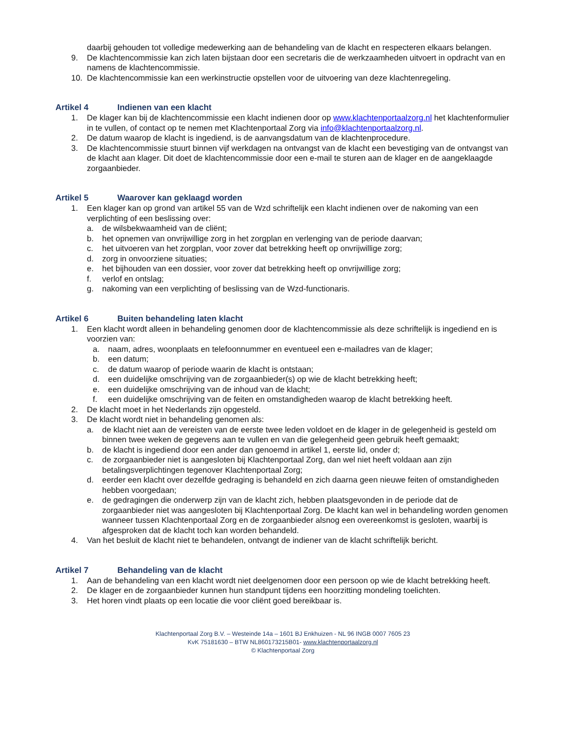daarbij gehouden tot volledige medewerking aan de behandeling van de klacht en respecteren elkaars belangen.
9. De klachtencommissie kan zich laten bijstaan door een secretaris die de werkzaamheden uitvoert in opdracht van en namens de klachtencommissie.
10. De klachtencommissie kan een werkinstructie opstellen voor de uitvoering van deze klachtenregeling.
Artikel 4 Indienen van een klacht
1. De klager kan bij de klachtencommissie een klacht indienen door op www.klachtenportaalzorg.nl het klachtenformulier in te vullen, of contact op te nemen met Klachtenportaal Zorg via info@klachtenportaalzorg.nl.
2. De datum waarop de klacht is ingediend, is de aanvangsdatum van de klachtenprocedure.
3. De klachtencommissie stuurt binnen vijf werkdagen na ontvangst van de klacht een bevestiging van de ontvangst van de klacht aan klager. Dit doet de klachtencommissie door een e-mail te sturen aan de klager en de aangeklaagde zorgaanbieder.
Artikel 5 Waarover kan geklaagd worden
1. Een klager kan op grond van artikel 55 van de Wzd schriftelijk een klacht indienen over de nakoming van een verplichting of een beslissing over:
a. de wilsbekwaamheid van de cliënt;
b. het opnemen van onvrijwillige zorg in het zorgplan en verlenging van de periode daarvan;
c. het uitvoeren van het zorgplan, voor zover dat betrekking heeft op onvrijwillige zorg;
d. zorg in onvoorziene situaties;
e. het bijhouden van een dossier, voor zover dat betrekking heeft op onvrijwillige zorg;
f. verlof en ontslag;
g. nakoming van een verplichting of beslissing van de Wzd-functionaris.
Artikel 6 Buiten behandeling laten klacht
1. Een klacht wordt alleen in behandeling genomen door de klachtencommissie als deze schriftelijk is ingediend en is voorzien van:
a. naam, adres, woonplaats en telefoonnummer en eventueel een e-mailadres van de klager;
b. een datum;
c. de datum waarop of periode waarin de klacht is ontstaan;
d. een duidelijke omschrijving van de zorgaanbieder(s) op wie de klacht betrekking heeft;
e. een duidelijke omschrijving van de inhoud van de klacht;
f. een duidelijke omschrijving van de feiten en omstandigheden waarop de klacht betrekking heeft.
2. De klacht moet in het Nederlands zijn opgesteld.
3. De klacht wordt niet in behandeling genomen als:
a. de klacht niet aan de vereisten van de eerste twee leden voldoet en de klager in de gelegenheid is gesteld om binnen twee weken de gegevens aan te vullen en van die gelegenheid geen gebruik heeft gemaakt;
b. de klacht is ingediend door een ander dan genoemd in artikel 1, eerste lid, onder d;
c. de zorgaanbieder niet is aangesloten bij Klachtenportaal Zorg, dan wel niet heeft voldaan aan zijn betalingsverplichtingen tegenover Klachtenportaal Zorg;
d. eerder een klacht over dezelfde gedraging is behandeld en zich daarna geen nieuwe feiten of omstandigheden hebben voorgedaan;
e. de gedragingen die onderwerp zijn van de klacht zich, hebben plaatsgevonden in de periode dat de zorgaanbieder niet was aangesloten bij Klachtenportaal Zorg. De klacht kan wel in behandeling worden genomen wanneer tussen Klachtenportaal Zorg en de zorgaanbieder alsnog een overeenkomst is gesloten, waarbij is afgesproken dat de klacht toch kan worden behandeld.
4. Van het besluit de klacht niet te behandelen, ontvangt de indiener van de klacht schriftelijk bericht.
Artikel 7 Behandeling van de klacht
1. Aan de behandeling van een klacht wordt niet deelgenomen door een persoon op wie de klacht betrekking heeft.
2. De klager en de zorgaanbieder kunnen hun standpunt tijdens een hoorzitting mondeling toelichten.
3. Het horen vindt plaats op een locatie die voor cliënt goed bereikbaar is.
Klachtenportaal Zorg B.V. – Westeinde 14a – 1601 BJ Enkhuizen - NL 96 INGB 0007 7605 23
KvK 75181630 – BTW NL860173215B01- www.klachtenportaalzorg.nl
© Klachtenportaal Zorg